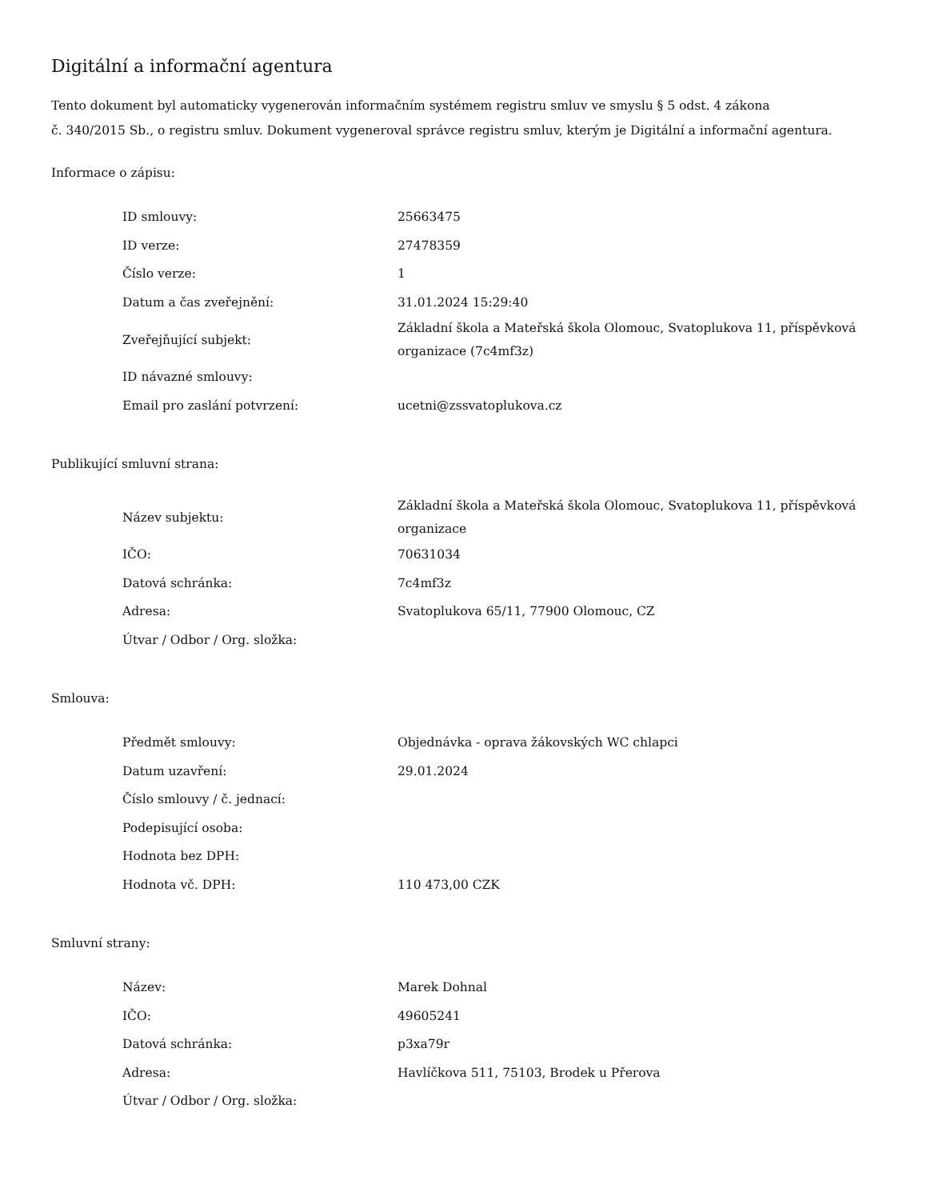Digitální a informační agentura
Tento dokument byl automaticky vygenerován informačním systémem registru smluv ve smyslu § 5 odst. 4 zákona
č. 340/2015 Sb., o registru smluv. Dokument vygeneroval správce registru smluv, kterým je Digitální a informační agentura.
Informace o zápisu:
| ID smlouvy: | 25663475 |
| ID verze: | 27478359 |
| Číslo verze: | 1 |
| Datum a čas zveřejnění: | 31.01.2024 15:29:40 |
| Zveřejňující subjekt: | Základní škola a Mateřská škola Olomouc, Svatoplukova 11, příspěvková organizace (7c4mf3z) |
| ID návazné smlouvy: | |
| Email pro zaslání potvrzení: | ucetni@zssvatoplukova.cz |
Publikující smluvní strana:
| Název subjektu: | Základní škola a Mateřská škola Olomouc, Svatoplukova 11, příspěvková organizace |
| IČO: | 70631034 |
| Datová schránka: | 7c4mf3z |
| Adresa: | Svatoplukova 65/11, 77900 Olomouc, CZ |
| Útvar / Odbor / Org. složka: | |
Smlouva:
| Předmět smlouvy: | Objednávka - oprava žákovských WC chlapci |
| Datum uzavření: | 29.01.2024 |
| Číslo smlouvy / č. jednací: | |
| Podepisující osoba: | |
| Hodnota bez DPH: | |
| Hodnota vč. DPH: | 110 473,00 CZK |
Smluvní strany:
| Název: | Marek Dohnal |
| IČO: | 49605241 |
| Datová schránka: | p3xa79r |
| Adresa: | Havlíčkova 511, 75103, Brodek u Přerova |
| Útvar / Odbor / Org. složka: | |